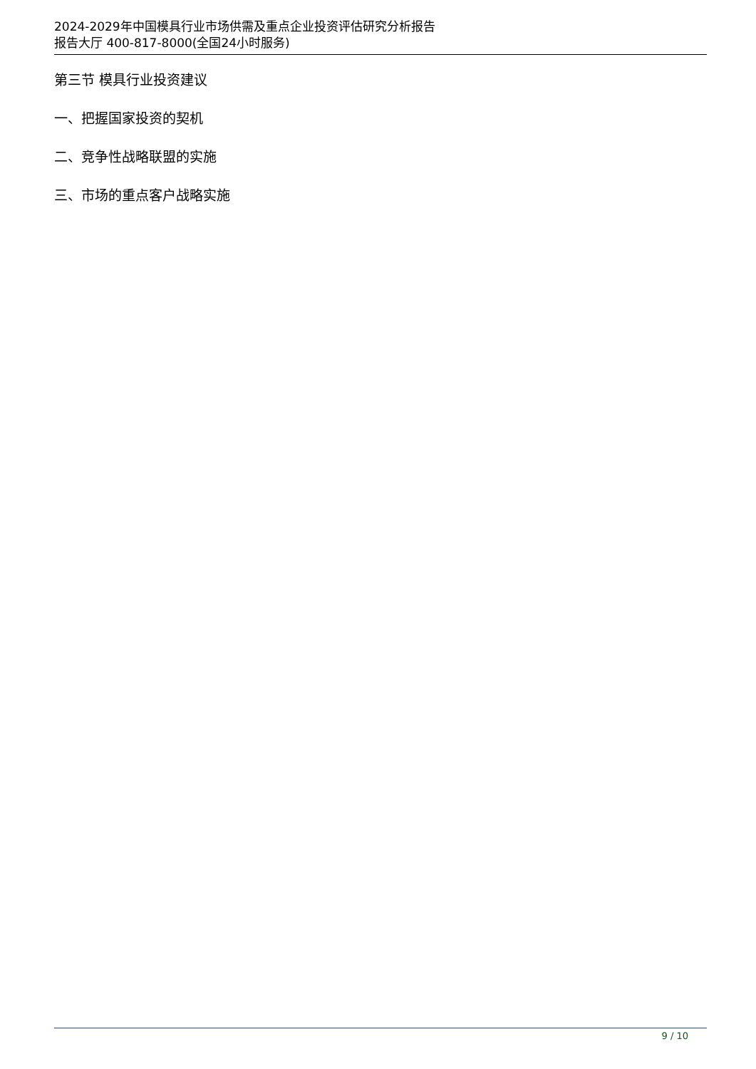2024-2029年中国模具行业市场供需及重点企业投资评估研究分析报告
报告大厅 400-817-8000(全国24小时服务)
第三节 模具行业投资建议
一、把握国家投资的契机
二、竞争性战略联盟的实施
三、市场的重点客户战略实施
9 / 10